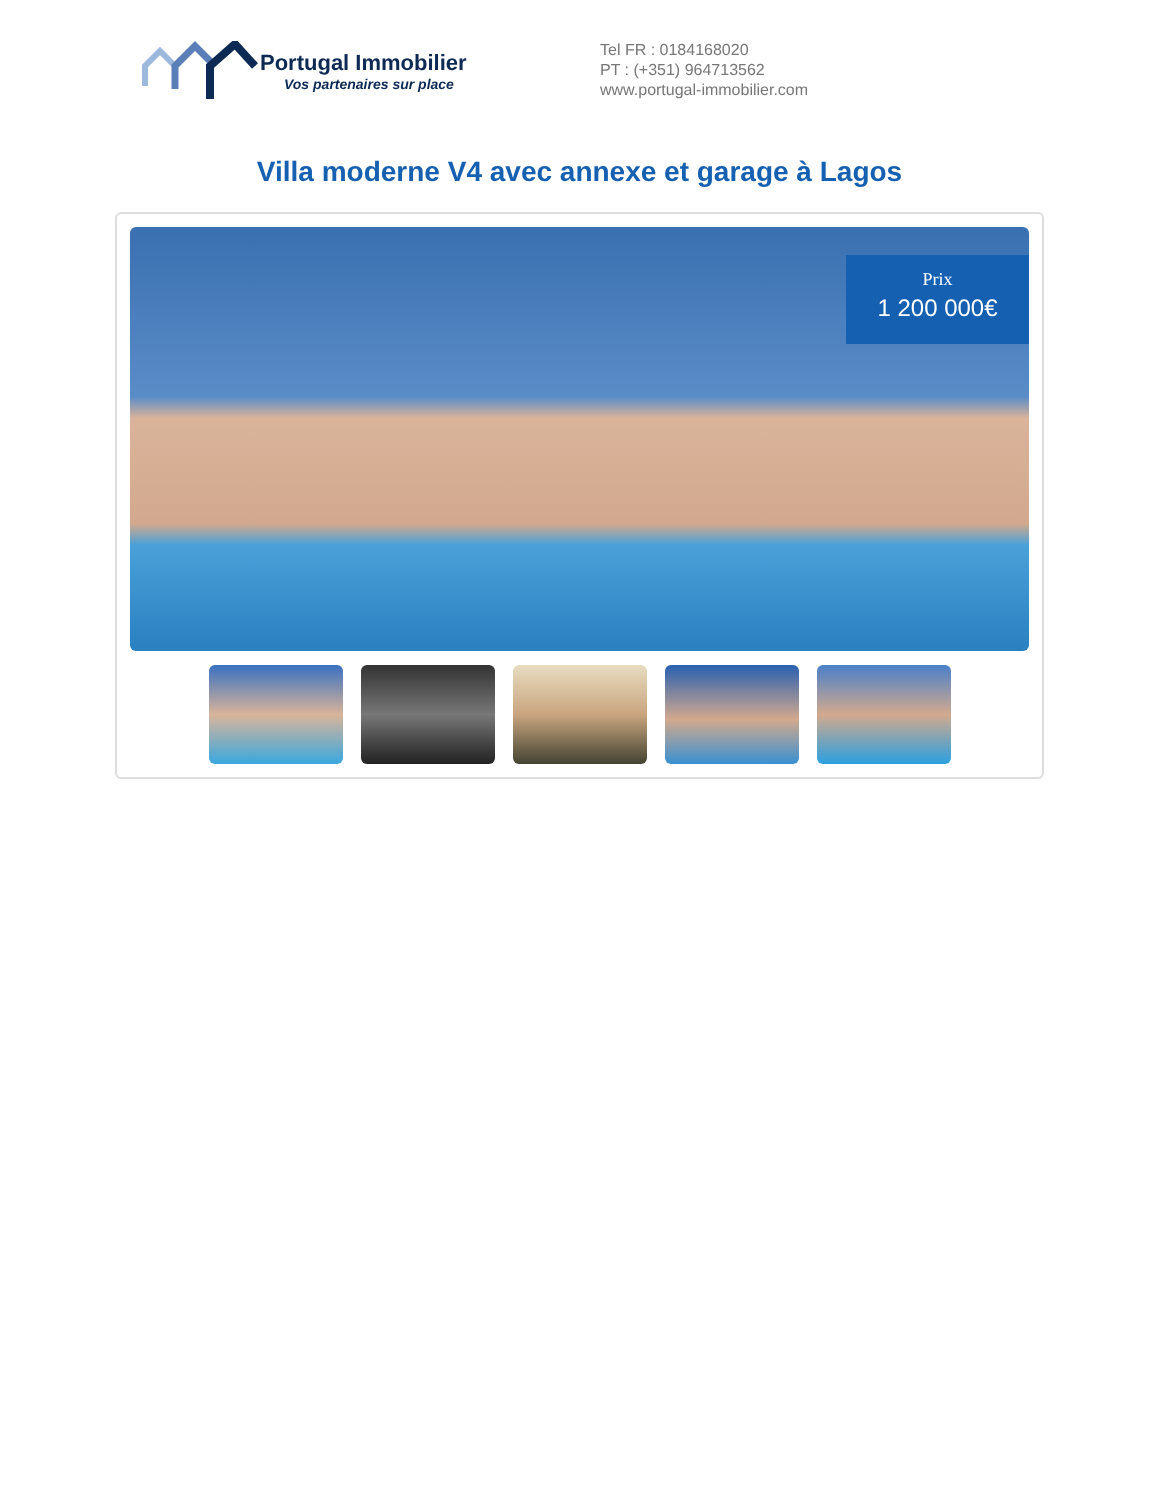Portugal Immobilier
Vos partenaires sur place
Tel FR : 0184168020
PT : (+351) 964713562
www.portugal-immobilier.com
Villa moderne V4 avec annexe et garage à Lagos
Prix
1 200 000€